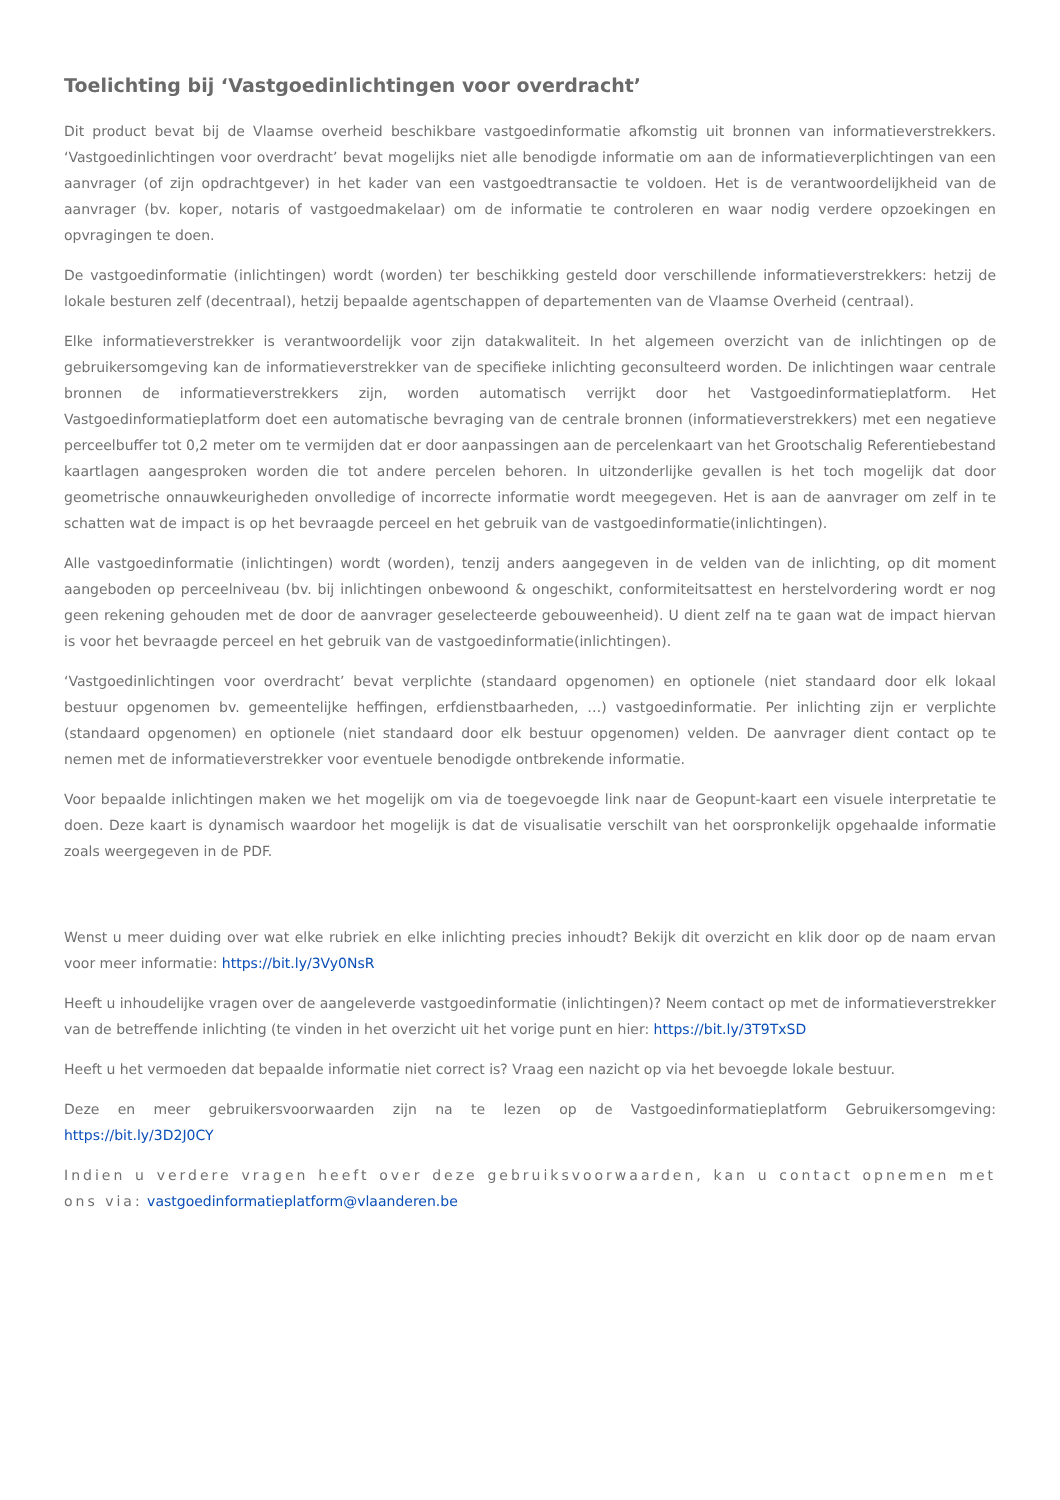Toelichting bij ‘Vastgoedinlichtingen voor overdracht’
Dit product bevat bij de Vlaamse overheid beschikbare vastgoedinformatie afkomstig uit bronnen van informatieverstrekkers. ‘Vastgoedinlichtingen voor overdracht’ bevat mogelijks niet alle benodigde informatie om aan de informatieverplichtingen van een aanvrager (of zijn opdrachtgever) in het kader van een vastgoedtransactie te voldoen. Het is de verantwoordelijkheid van de aanvrager (bv. koper, notaris of vastgoedmakelaar) om de informatie te controleren en waar nodig verdere opzoekingen en opvragingen te doen.
De vastgoedinformatie (inlichtingen) wordt (worden) ter beschikking gesteld door verschillende informatieverstrekkers: hetzij de lokale besturen zelf (decentraal), hetzij bepaalde agentschappen of departementen van de Vlaamse Overheid (centraal).
Elke informatieverstrekker is verantwoordelijk voor zijn datakwaliteit. In het algemeen overzicht van de inlichtingen op de gebruikersomgeving kan de informatieverstrekker van de specifieke inlichting geconsulteerd worden. De inlichtingen waar centrale bronnen de informatieverstrekkers zijn, worden automatisch verrijkt door het Vastgoedinformatieplatform. Het Vastgoedinformatieplatform doet een automatische bevraging van de centrale bronnen (informatieverstrekkers) met een negatieve perceelbuffer tot 0,2 meter om te vermijden dat er door aanpassingen aan de percelenkaart van het Grootschalig Referentiebestand kaartlagen aangesproken worden die tot andere percelen behoren. In uitzonderlijke gevallen is het toch mogelijk dat door geometrische onnauwkeurigheden onvolledige of incorrecte informatie wordt meegegeven. Het is aan de aanvrager om zelf in te schatten wat de impact is op het bevraagde perceel en het gebruik van de vastgoedinformatie(inlichtingen).
Alle vastgoedinformatie (inlichtingen) wordt (worden), tenzij anders aangegeven in de velden van de inlichting, op dit moment aangeboden op perceelniveau (bv. bij inlichtingen onbewoond & ongeschikt, conformiteitsattest en herstelvordering wordt er nog geen rekening gehouden met de door de aanvrager geselecteerde gebouweenheid). U dient zelf na te gaan wat de impact hiervan is voor het bevraagde perceel en het gebruik van de vastgoedinformatie(inlichtingen).
‘Vastgoedinlichtingen voor overdracht’ bevat verplichte (standaard opgenomen) en optionele (niet standaard door elk lokaal bestuur opgenomen bv. gemeentelijke heffingen, erfdienstbaarheden, …) vastgoedinformatie. Per inlichting zijn er verplichte (standaard opgenomen) en optionele (niet standaard door elk bestuur opgenomen) velden. De aanvrager dient contact op te nemen met de informatieverstrekker voor eventuele benodigde ontbrekende informatie.
Voor bepaalde inlichtingen maken we het mogelijk om via de toegevoegde link naar de Geopunt-kaart een visuele interpretatie te doen. Deze kaart is dynamisch waardoor het mogelijk is dat de visualisatie verschilt van het oorspronkelijk opgehaalde informatie zoals weergegeven in de PDF.
Wenst u meer duiding over wat elke rubriek en elke inlichting precies inhoudt? Bekijk dit overzicht en klik door op de naam ervan voor meer informatie: https://bit.ly/3Vy0NsR
Heeft u inhoudelijke vragen over de aangeleverde vastgoedinformatie (inlichtingen)? Neem contact op met de informatieverstrekker van de betreffende inlichting (te vinden in het overzicht uit het vorige punt en hier: https://bit.ly/3T9TxSD
Heeft u het vermoeden dat bepaalde informatie niet correct is? Vraag een nazicht op via het bevoegde lokale bestuur.
Deze en meer gebruikersvoorwaarden zijn na te lezen op de Vastgoedinformatieplatform Gebruikersomgeving: https://bit.ly/3D2J0CY
Indien u verdere vragen heeft over deze gebruiksvoorwaarden, kan u contact opnemen met ons via: vastgoedinformatieplatform@vlaanderen.be